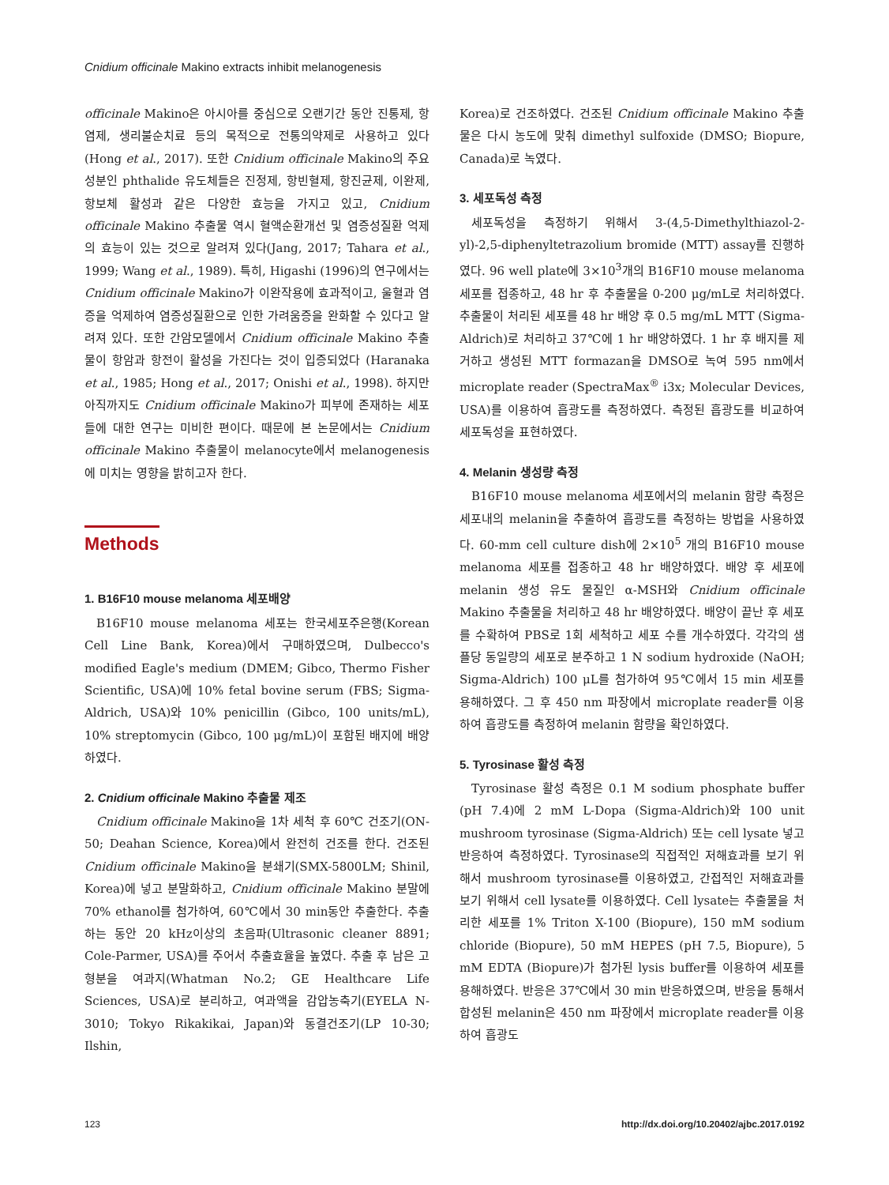Cnidium officinale Makino extracts inhibit melanogenesis
officinale Makino은 아시아를 중심으로 오랜기간 동안 진통제, 항염제, 생리불순치료 등의 목적으로 전통의약제로 사용하고 있다(Hong et al., 2017). 또한 Cnidium officinale Makino의 주요성분인 phthalide 유도체들은 진정제, 항빈혈제, 항진균제, 이완제, 항보체 활성과 같은 다양한 효능을 가지고 있고, Cnidium officinale Makino 추출물 역시 혈액순환개선 및 염증성질환 억제의 효능이 있는 것으로 알려져 있다(Jang, 2017; Tahara et al., 1999; Wang et al., 1989). 특히, Higashi (1996)의 연구에서는 Cnidium officinale Makino가 이완작용에 효과적이고, 울혈과 염증을 억제하여 염증성질환으로 인한 가려움증을 완화할 수 있다고 알려져 있다. 또한 간암모델에서 Cnidium officinale Makino 추출물이 항암과 항전이 활성을 가진다는 것이 입증되었다 (Haranaka et al., 1985; Hong et al., 2017; Onishi et al., 1998). 하지만 아직까지도 Cnidium officinale Makino가 피부에 존재하는 세포들에 대한 연구는 미비한 편이다. 때문에 본 논문에서는 Cnidium officinale Makino 추출물이 melanocyte에서 melanogenesis에 미치는 영향을 밝히고자 한다.
Methods
1. B16F10 mouse melanoma 세포배양
B16F10 mouse melanoma 세포는 한국세포주은행(Korean Cell Line Bank, Korea)에서 구매하였으며, Dulbecco's modified Eagle's medium (DMEM; Gibco, Thermo Fisher Scientific, USA)에 10% fetal bovine serum (FBS; Sigma-Aldrich, USA)와 10% penicillin (Gibco, 100 units/mL), 10% streptomycin (Gibco, 100 μg/mL)이 포함된 배지에 배양하였다.
2. Cnidium officinale Makino 추출물 제조
Cnidium officinale Makino을 1차 세척 후 60℃ 건조기(ON-50; Deahan Science, Korea)에서 완전히 건조를 한다. 건조된 Cnidium officinale Makino을 분쇄기(SMX-5800LM; Shinil, Korea)에 넣고 분말화하고, Cnidium officinale Makino 분말에 70% ethanol를 첨가하여, 60℃에서 30 min동안 추출한다. 추출하는 동안 20 kHz이상의 초음파(Ultrasonic cleaner 8891; Cole-Parmer, USA)를 주어서 추출효율을 높였다. 추출 후 남은 고형분을 여과지(Whatman No.2; GE Healthcare Life Sciences, USA)로 분리하고, 여과액을 감압농축기(EYELA N-3010; Tokyo Rikakikai, Japan)와 동결건조기(LP 10-30; Ilshin,
Korea)로 건조하였다. 건조된 Cnidium officinale Makino 추출물은 다시 농도에 맞춰 dimethyl sulfoxide (DMSO; Biopure, Canada)로 녹였다.
3. 세포독성 측정
세포독성을 측정하기 위해서 3-(4,5-Dimethylthiazol-2-yl)-2,5-diphenyltetrazolium bromide (MTT) assay를 진행하였다. 96 well plate에 3×10<sup>3</sup>개의 B16F10 mouse melanoma 세포를 접종하고, 48 hr 후 추출물을 0-200 μg/mL로 처리하였다. 추출물이 처리된 세포를 48 hr 배양 후 0.5 mg/mL MTT (Sigma-Aldrich)로 처리하고 37℃에 1 hr 배양하였다. 1 hr 후 배지를 제거하고 생성된 MTT formazan을 DMSO로 녹여 595 nm에서 microplate reader (SpectraMax<sup>®</sup> i3x; Molecular Devices, USA)를 이용하여 흡광도를 측정하였다. 측정된 흡광도를 비교하여 세포독성을 표현하였다.
4. Melanin 생성량 측정
B16F10 mouse melanoma 세포에서의 melanin 함량 측정은 세포내의 melanin을 추출하여 흡광도를 측정하는 방법을 사용하였다. 60-mm cell culture dish에 2×10<sup>5</sup> 개의 B16F10 mouse melanoma 세포를 접종하고 48 hr 배양하였다. 배양 후 세포에 melanin 생성 유도 물질인 α-MSH와 Cnidium officinale Makino 추출물을 처리하고 48 hr 배양하였다. 배양이 끝난 후 세포를 수확하여 PBS로 1회 세척하고 세포 수를 개수하였다. 각각의 샘플당 동일량의 세포로 분주하고 1 N sodium hydroxide (NaOH; Sigma-Aldrich) 100 μL를 첨가하여 95℃에서 15 min 세포를 용해하였다. 그 후 450 nm 파장에서 microplate reader를 이용하여 흡광도를 측정하여 melanin 함량을 확인하였다.
5. Tyrosinase 활성 측정
Tyrosinase 활성 측정은 0.1 M sodium phosphate buffer (pH 7.4)에 2 mM L-Dopa (Sigma-Aldrich)와 100 unit mushroom tyrosinase (Sigma-Aldrich) 또는 cell lysate 넣고 반응하여 측정하였다. Tyrosinase의 직접적인 저해효과를 보기 위해서 mushroom tyrosinase를 이용하였고, 간접적인 저해효과를 보기 위해서 cell lysate를 이용하였다. Cell lysate는 추출물을 처리한 세포를 1% Triton X-100 (Biopure), 150 mM sodium chloride (Biopure), 50 mM HEPES (pH 7.5, Biopure), 5 mM EDTA (Biopure)가 첨가된 lysis buffer를 이용하여 세포를 용해하였다. 반응은 37℃에서 30 min 반응하였으며, 반응을 통해서 합성된 melanin은 450 nm 파장에서 microplate reader를 이용하여 흡광도
123 http://dx.doi.org/10.20402/ajbc.2017.0192